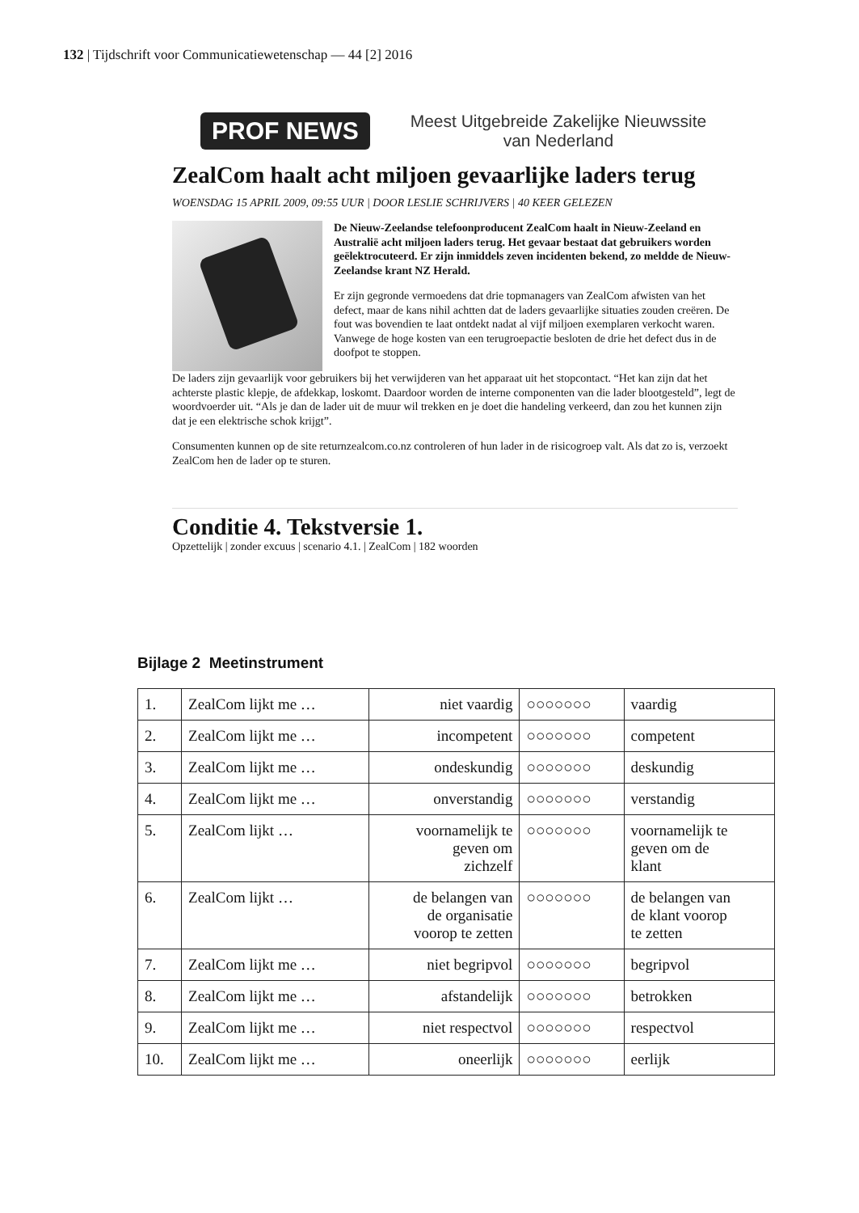132 | Tijdschrift voor Communicatiewetenschap — 44 [2] 2016
PROF NEWS Meest Uitgebreide Zakelijke Nieuwssite
van Nederland
ZealCom haalt acht miljoen gevaarlijke laders terug
WOENSDAG 15 APRIL 2009, 09:55 UUR | DOOR LESLIE SCHRIJVERS | 40 KEER GELEZEN
De Nieuw-Zeelandse telefoonproducent ZealCom haalt in Nieuw-Zeeland en Australië acht miljoen laders terug. Het gevaar bestaat dat gebruikers worden geëlektrocuteerd. Er zijn inmiddels zeven incidenten bekend, zo meldde de Nieuw-Zeelandse krant NZ Herald.
Er zijn gegronde vermoedens dat drie topmanagers van ZealCom afwisten van het defect, maar de kans nihil achtten dat de laders gevaarlijke situaties zouden creëren. De fout was bovendien te laat ontdekt nadat al vijf miljoen exemplaren verkocht waren. Vanwege de hoge kosten van een terugroepactie besloten de drie het defect dus in de doofpot te stoppen.
De laders zijn gevaarlijk voor gebruikers bij het verwijderen van het apparaat uit het stopcontact. “Het kan zijn dat het achterste plastic klepje, de afdekkap, loskomt. Daardoor worden de interne componenten van die lader blootgesteld”, legt de woordvoerder uit. “Als je dan de lader uit de muur wil trekken en je doet die handeling verkeerd, dan zou het kunnen zijn dat je een elektrische schok krijgt”.
Consumenten kunnen op de site returnzealcom.co.nz controleren of hun lader in de risicogroep valt. Als dat zo is, verzoekt ZealCom hen de lader op te sturen.
Conditie 4. Tekstversie 1.
Opzettelijk | zonder excuus | scenario 4.1. | ZealCom | 182 woorden
Bijlage 2 Meetinstrument
| 1. | ZealCom lijkt me … | niet vaardig | ○○○○○○○ | vaardig |
| 2. | ZealCom lijkt me … | incompetent | ○○○○○○○ | competent |
| 3. | ZealCom lijkt me … | ondeskundig | ○○○○○○○ | deskundig |
| 4. | ZealCom lijkt me … | onverstandig | ○○○○○○○ | verstandig |
| 5. | ZealCom lijkt … | voornamelijk te geven om zichzelf | ○○○○○○○ | voornamelijk te geven om de klant |
| 6. | ZealCom lijkt … | de belangen van de organisatie voorop te zetten | ○○○○○○○ | de belangen van de klant voorop te zetten |
| 7. | ZealCom lijkt me … | niet begripvol | ○○○○○○○ | begripvol |
| 8. | ZealCom lijkt me … | afstandelijk | ○○○○○○○ | betrokken |
| 9. | ZealCom lijkt me … | niet respectvol | ○○○○○○○ | respectvol |
| 10. | ZealCom lijkt me … | oneerlijk | ○○○○○○○ | eerlijk |